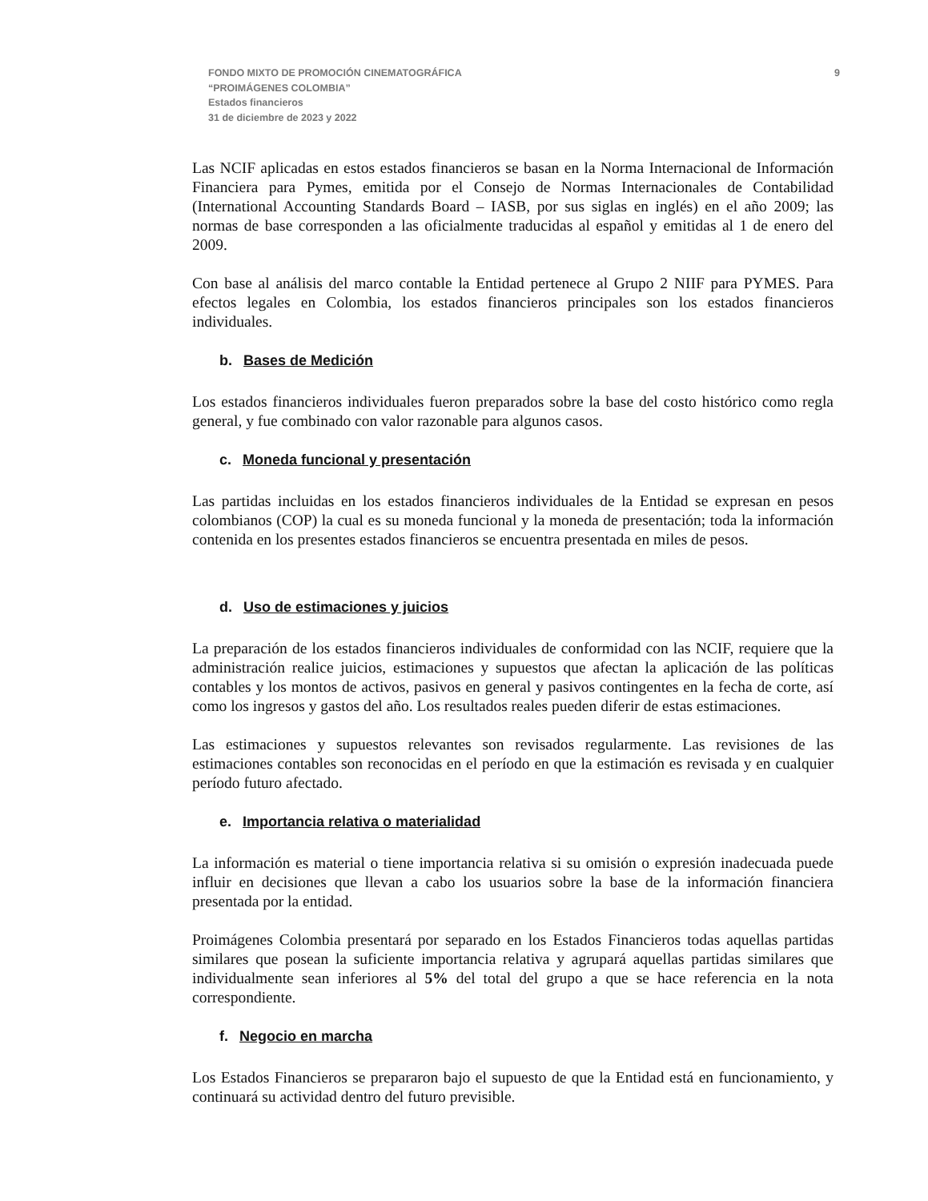FONDO MIXTO DE PROMOCIÓN CINEMATOGRÁFICA
“PROIMÁGENES COLOMBIA”
Estados financieros
31 de diciembre de 2023 y 2022
9
Las NCIF aplicadas en estos estados financieros se basan en la Norma Internacional de Información Financiera para Pymes, emitida por el Consejo de Normas Internacionales de Contabilidad (International Accounting Standards Board – IASB, por sus siglas en inglés) en el año 2009; las normas de base corresponden a las oficialmente traducidas al español y emitidas al 1 de enero del 2009.
Con base al análisis del marco contable la Entidad pertenece al Grupo 2 NIIF para PYMES. Para efectos legales en Colombia, los estados financieros principales son los estados financieros individuales.
b. Bases de Medición
Los estados financieros individuales fueron preparados sobre la base del costo histórico como regla general, y fue combinado con valor razonable para algunos casos.
c. Moneda funcional y presentación
Las partidas incluidas en los estados financieros individuales de la Entidad se expresan en pesos colombianos (COP) la cual es su moneda funcional y la moneda de presentación; toda la información contenida en los presentes estados financieros se encuentra presentada en miles de pesos.
d. Uso de estimaciones y juicios
La preparación de los estados financieros individuales de conformidad con las NCIF, requiere que la administración realice juicios, estimaciones y supuestos que afectan la aplicación de las políticas contables y los montos de activos, pasivos en general y pasivos contingentes en la fecha de corte, así como los ingresos y gastos del año. Los resultados reales pueden diferir de estas estimaciones.
Las estimaciones y supuestos relevantes son revisados regularmente. Las revisiones de las estimaciones contables son reconocidas en el período en que la estimación es revisada y en cualquier período futuro afectado.
e. Importancia relativa o materialidad
La información es material o tiene importancia relativa si su omisión o expresión inadecuada puede influir en decisiones que llevan a cabo los usuarios sobre la base de la información financiera presentada por la entidad.
Proimágenes Colombia presentará por separado en los Estados Financieros todas aquellas partidas similares que posean la suficiente importancia relativa y agrupará aquellas partidas similares que individualmente sean inferiores al 5% del total del grupo a que se hace referencia en la nota correspondiente.
f. Negocio en marcha
Los Estados Financieros se prepararon bajo el supuesto de que la Entidad está en funcionamiento, y continuará su actividad dentro del futuro previsible.